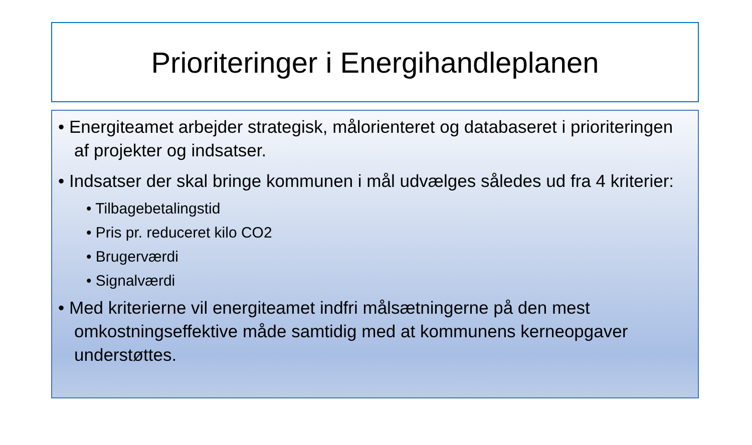Prioriteringer i Energihandleplanen
• Energiteamet arbejder strategisk, målorienteret og databaseret i prioriteringen af projekter og indsatser.
• Indsatser der skal bringe kommunen i mål udvælges således ud fra 4 kriterier:
• Tilbagebetalingstid
• Pris pr. reduceret kilo CO2
• Brugerværdi
• Signalværdi
• Med kriterierne vil energiteamet indfri målsætningerne på den mest omkostningseffektive måde samtidig med at kommunens kerneopgaver understøttes.